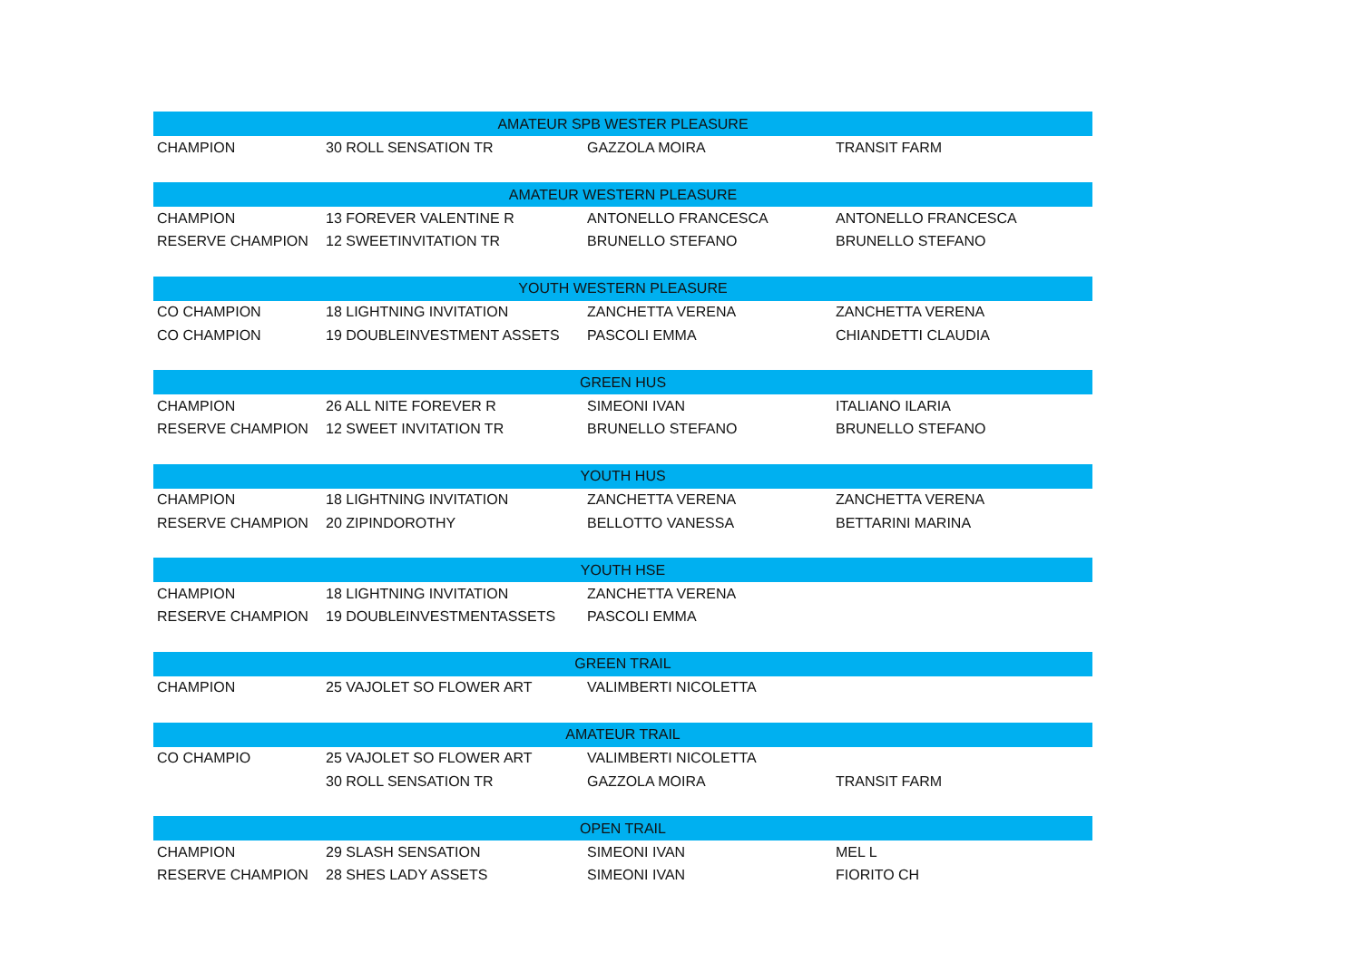| AMATEUR SPB WESTER PLEASURE | | | |
| --- | --- | --- | --- |
| CHAMPION | 30 ROLL SENSATION TR | GAZZOLA MOIRA | TRANSIT FARM |
| AMATEUR WESTERN PLEASURE | | | |
| CHAMPION | 13 FOREVER VALENTINE R | ANTONELLO FRANCESCA | ANTONELLO FRANCESCA |
| RESERVE CHAMPION | 12 SWEETINVITATION TR | BRUNELLO STEFANO | BRUNELLO STEFANO |
| YOUTH WESTERN PLEASURE | | | |
| CO CHAMPION | 18 LIGHTNING INVITATION | ZANCHETTA VERENA | ZANCHETTA VERENA |
| CO CHAMPION | 19 DOUBLEINVESTMENT ASSETS | PASCOLI EMMA | CHIANDETTI CLAUDIA |
| GREEN HUS | | | |
| CHAMPION | 26 ALL NITE FOREVER R | SIMEONI IVAN | ITALIANO ILARIA |
| RESERVE CHAMPION | 12 SWEET INVITATION TR | BRUNELLO STEFANO | BRUNELLO STEFANO |
| YOUTH HUS | | | |
| CHAMPION | 18 LIGHTNING INVITATION | ZANCHETTA VERENA | ZANCHETTA VERENA |
| RESERVE CHAMPION | 20 ZIPINDOROTHY | BELLOTTO VANESSA | BETTARINI MARINA |
| YOUTH HSE | | | |
| CHAMPION | 18 LIGHTNING INVITATION | ZANCHETTA VERENA | |
| RESERVE CHAMPION | 19 DOUBLEINVESTMENTASSETS | PASCOLI EMMA | |
| GREEN TRAIL | | | |
| CHAMPION | 25 VAJOLET SO FLOWER ART | VALIMBERTI NICOLETTA | |
| AMATEUR TRAIL | | | |
| CO CHAMPIO | 25 VAJOLET SO FLOWER ART | VALIMBERTI NICOLETTA | |
| | 30 ROLL SENSATION TR | GAZZOLA MOIRA | TRANSIT FARM |
| OPEN TRAIL | | | |
| CHAMPION | 29 SLASH SENSATION | SIMEONI IVAN | MEL L |
| RESERVE CHAMPION | 28 SHES LADY ASSETS | SIMEONI IVAN | FIORITO CH |